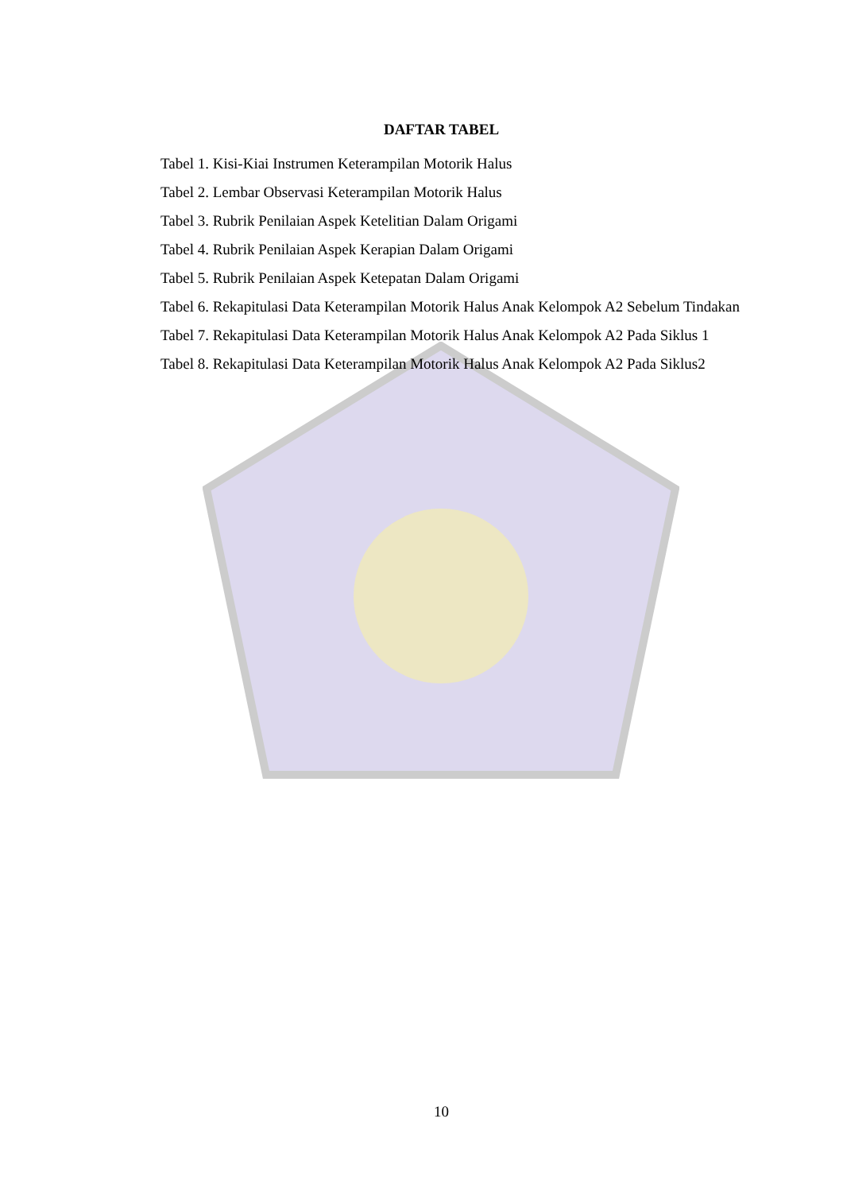DAFTAR TABEL
Tabel 1. Kisi-Kiai Instrumen Keterampilan Motorik Halus
Tabel 2. Lembar Observasi Keterampilan Motorik Halus
Tabel 3. Rubrik Penilaian Aspek Ketelitian Dalam Origami
Tabel 4. Rubrik Penilaian Aspek Kerapian Dalam Origami
Tabel 5. Rubrik Penilaian Aspek Ketepatan Dalam Origami
Tabel 6. Rekapitulasi Data Keterampilan Motorik Halus Anak Kelompok A2 Sebelum Tindakan
Tabel 7. Rekapitulasi Data Keterampilan Motorik Halus Anak Kelompok A2 Pada Siklus 1
Tabel 8. Rekapitulasi Data Keterampilan Motorik Halus Anak Kelompok A2 Pada Siklus2
10